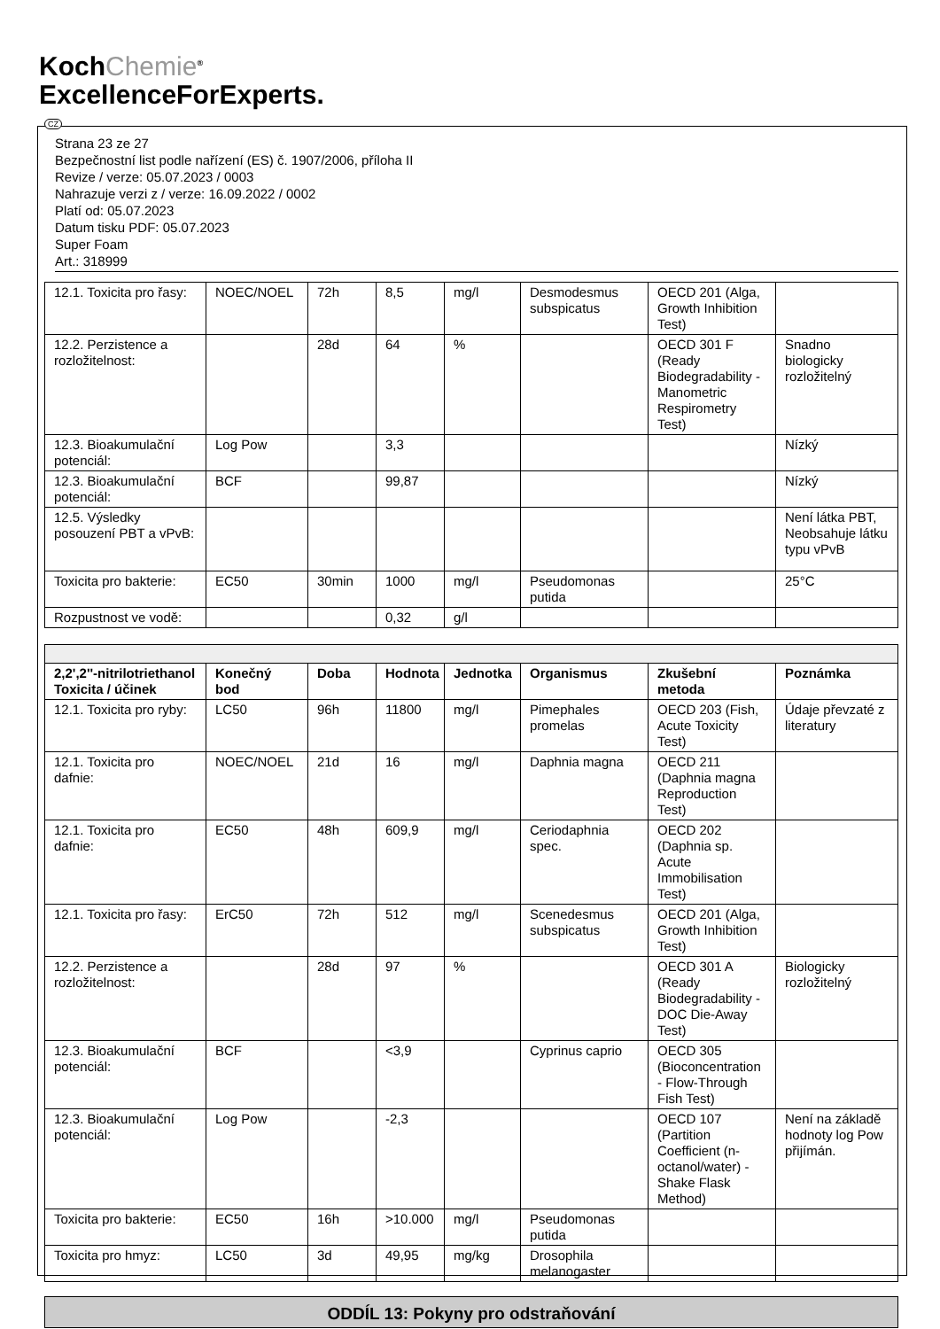KochChemie<sup>®</sup>
ExcellenceForExperts.
CZ
Strana 23 ze 27
Bezpečnostní list podle nařízení (ES) č. 1907/2006, příloha II
Revize / verze: 05.07.2023 / 0003
Nahrazuje verzi z / verze: 16.09.2022 / 0002
Platí od: 05.07.2023
Datum tisku PDF: 05.07.2023
Super Foam
Art.: 318999
| 12.1. Toxicita pro řasy: | NOEC/NOEL | 72h | 8,5 | mg/l | Desmodesmus subspicatus | OECD 201 (Alga, Growth Inhibition Test) | |
| 12.2. Perzistence a rozložitelnost: | | 28d | 64 | % | | OECD 301 F (Ready Biodegradability - Manometric Respirometry Test) | Snadno biologicky rozložitelný |
| 12.3. Bioakumulační potenciál: | Log Pow | | 3,3 | | | | Nízký |
| 12.3. Bioakumulační potenciál: | BCF | | 99,87 | | | | Nízký |
| 12.5. Výsledky posouzení PBT a vPvB: | | | | | | | Není látka PBT, Neobsahuje látku typu vPvB |
| Toxicita pro bakterie: | EC50 | 30min | 1000 | mg/l | Pseudomonas putida | | 25°C |
| Rozpustnost ve vodě: | | | 0,32 | g/l | | | |
| 2,2',2''-nitrilotriethanol Toxicita / účinek | Konečný bod | Doba | Hodnota | Jednotka | Organismus | Zkušební metoda | Poznámka |
| --- | --- | --- | --- | --- | --- | --- | --- |
| 12.1. Toxicita pro ryby: | LC50 | 96h | 11800 | mg/l | Pimephales promelas | OECD 203 (Fish, Acute Toxicity Test) | Údaje převzaté z literatury |
| 12.1. Toxicita pro dafnie: | NOEC/NOEL | 21d | 16 | mg/l | Daphnia magna | OECD 211 (Daphnia magna Reproduction Test) | |
| 12.1. Toxicita pro dafnie: | EC50 | 48h | 609,9 | mg/l | Ceriodaphnia spec. | OECD 202 (Daphnia sp. Acute Immobilisation Test) | |
| 12.1. Toxicita pro řasy: | ErC50 | 72h | 512 | mg/l | Scenedesmus subspicatus | OECD 201 (Alga, Growth Inhibition Test) | |
| 12.2. Perzistence a rozložitelnost: | | 28d | 97 | % | | OECD 301 A (Ready Biodegradability - DOC Die-Away Test) | Biologicky rozložitelný |
| 12.3. Bioakumulační potenciál: | BCF | | <3,9 | | Cyprinus caprio | OECD 305 (Bioconcentration - Flow-Through Fish Test) | |
| 12.3. Bioakumulační potenciál: | Log Pow | | -2,3 | | | OECD 107 (Partition Coefficient (n-octanol/water) - Shake Flask Method) | Není na základě hodnoty log Pow přijímán. |
| Toxicita pro bakterie: | EC50 | 16h | >10.000 | mg/l | Pseudomonas putida | | |
| Toxicita pro hmyz: | LC50 | 3d | 49,95 | mg/kg | Drosophila melanogaster | | |
ODDÍL 13: Pokyny pro odstraňování